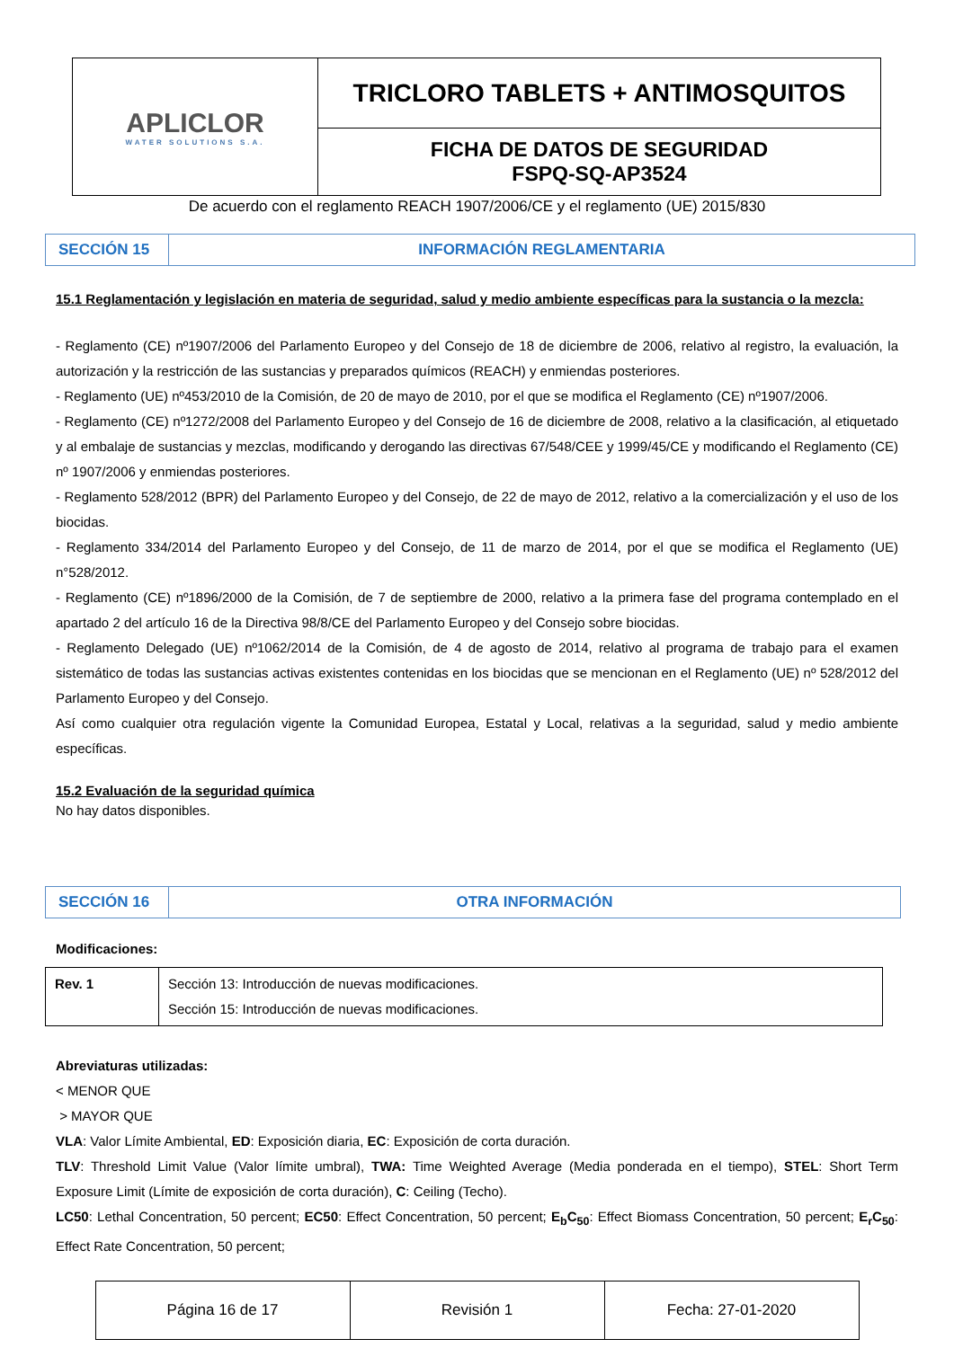| APLICLOR WATER SOLUTIONS S.A. | TRICLORO TABLETS + ANTIMOSQUITOS |
| | FICHA DE DATOS DE SEGURIDAD FSPQ-SQ-AP3524 |
De acuerdo con el reglamento REACH 1907/2006/CE y el reglamento (UE) 2015/830
| SECCIÓN 15 | INFORMACIÓN REGLAMENTARIA |
15.1 Reglamentación y legislación en materia de seguridad, salud y medio ambiente específicas para la sustancia o la mezcla:
- Reglamento (CE) nº1907/2006 del Parlamento Europeo y del Consejo de 18 de diciembre de 2006, relativo al registro, la evaluación, la autorización y la restricción de las sustancias y preparados químicos (REACH) y enmiendas posteriores.
- Reglamento (UE) nº453/2010 de la Comisión, de 20 de mayo de 2010, por el que se modifica el Reglamento (CE) nº1907/2006.
- Reglamento (CE) nº1272/2008 del Parlamento Europeo y del Consejo de 16 de diciembre de 2008, relativo a la clasificación, al etiquetado y al embalaje de sustancias y mezclas, modificando y derogando las directivas 67/548/CEE y 1999/45/CE y modificando el Reglamento (CE) nº 1907/2006 y enmiendas posteriores.
- Reglamento 528/2012 (BPR) del Parlamento Europeo y del Consejo, de 22 de mayo de 2012, relativo a la comercialización y el uso de los biocidas.
- Reglamento 334/2014 del Parlamento Europeo y del Consejo, de 11 de marzo de 2014, por el que se modifica el Reglamento (UE) n°528/2012.
- Reglamento (CE) nº1896/2000 de la Comisión, de 7 de septiembre de 2000, relativo a la primera fase del programa contemplado en el apartado 2 del artículo 16 de la Directiva 98/8/CE del Parlamento Europeo y del Consejo sobre biocidas.
- Reglamento Delegado (UE) nº1062/2014 de la Comisión, de 4 de agosto de 2014, relativo al programa de trabajo para el examen sistemático de todas las sustancias activas existentes contenidas en los biocidas que se mencionan en el Reglamento (UE) nº 528/2012 del Parlamento Europeo y del Consejo.
Así como cualquier otra regulación vigente la Comunidad Europea, Estatal y Local, relativas a la seguridad, salud y medio ambiente específicas.
15.2 Evaluación de la seguridad química
No hay datos disponibles.
| SECCIÓN 16 | OTRA INFORMACIÓN |
Modificaciones:
| Rev. 1 | Sección 13: Introducción de nuevas modificaciones. Sección 15: Introducción de nuevas modificaciones. |
Abreviaturas utilizadas:
< MENOR QUE
> MAYOR QUE
VLA: Valor Límite Ambiental, ED: Exposición diaria, EC: Exposición de corta duración.
TLV: Threshold Limit Value (Valor límite umbral), TWA: Time Weighted Average (Media ponderada en el tiempo), STEL: Short Term Exposure Limit (Límite de exposición de corta duración), C: Ceiling (Techo).
LC50: Lethal Concentration, 50 percent; EC50: Effect Concentration, 50 percent; E<sub>b</sub>C<sub>50</sub>: Effect Biomass Concentration, 50 percent; E<sub>r</sub>C<sub>50</sub>: Effect Rate Concentration, 50 percent;
| Página 16 de 17 | Revisión 1 | Fecha: 27-01-2020 |